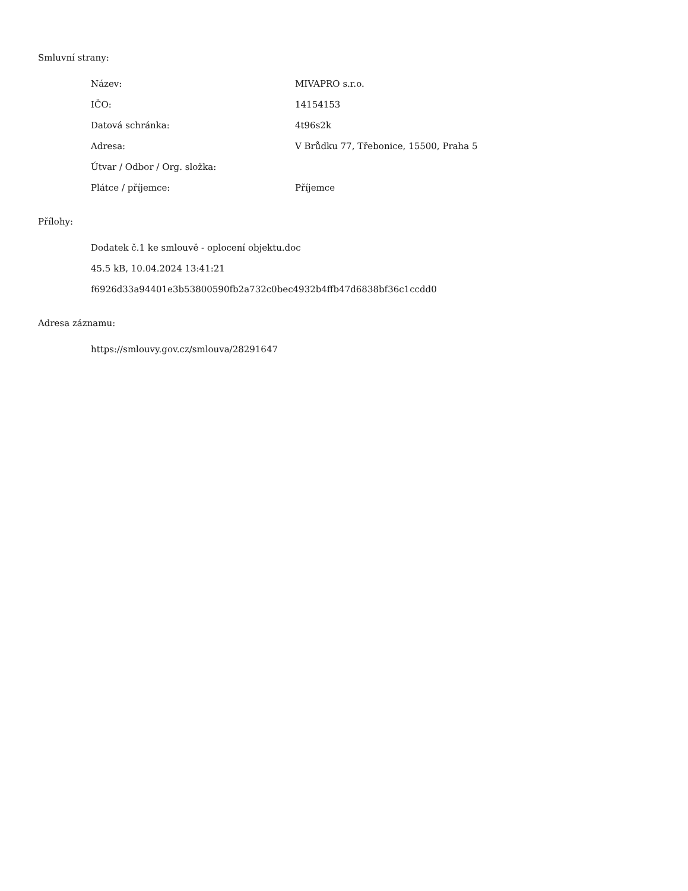Smluvní strany:
| Název: | MIVAPRO s.r.o. |
| IČO: | 14154153 |
| Datová schránka: | 4t96s2k |
| Adresa: | V Brůdku 77, Třebonice, 15500, Praha 5 |
| Útvar / Odbor / Org. složka: | |
| Plátce / příjemce: | Příjemce |
Přílohy:
Dodatek č.1 ke smlouvě - oplocení objektu.doc
45.5 kB, 10.04.2024 13:41:21
f6926d33a94401e3b53800590fb2a732c0bec4932b4ffb47d6838bf36c1ccdd0
Adresa záznamu:
https://smlouvy.gov.cz/smlouva/28291647